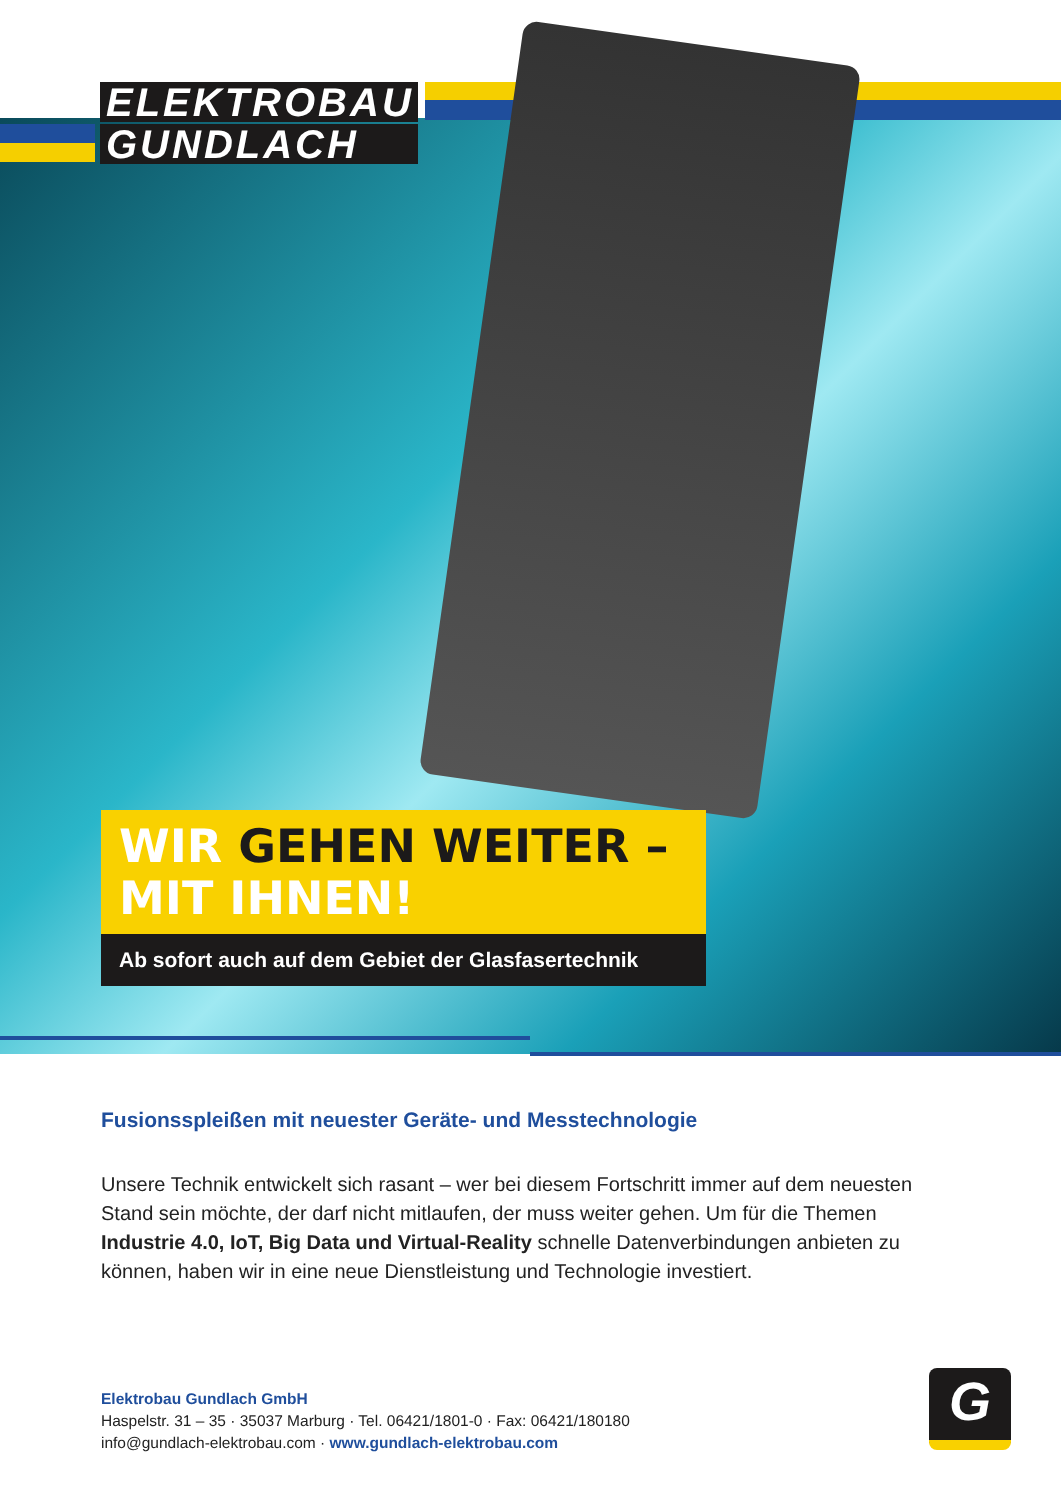ELEKTROBAU
GUNDLACH
WIR GEHEN WEITER –
MIT IHNEN!
Ab sofort auch auf dem Gebiet der Glasfasertechnik
Fusionsspleißen mit neuester Geräte- und Messtechnologie
Unsere Technik entwickelt sich rasant – wer bei diesem Fortschritt immer auf dem neuesten Stand sein möchte, der darf nicht mitlaufen, der muss weiter gehen. Um für die Themen Industrie 4.0, IoT, Big Data und Virtual-Reality schnelle Datenverbindungen anbieten zu können, haben wir in eine neue Dienstleistung und Technologie investiert.
Elektrobau Gundlach GmbH
Haspelstr. 31 – 35 · 35037 Marburg · Tel. 06421/1801-0 · Fax: 06421/180180
info@gundlach-elektrobau.com · www.gundlach-elektrobau.com
G